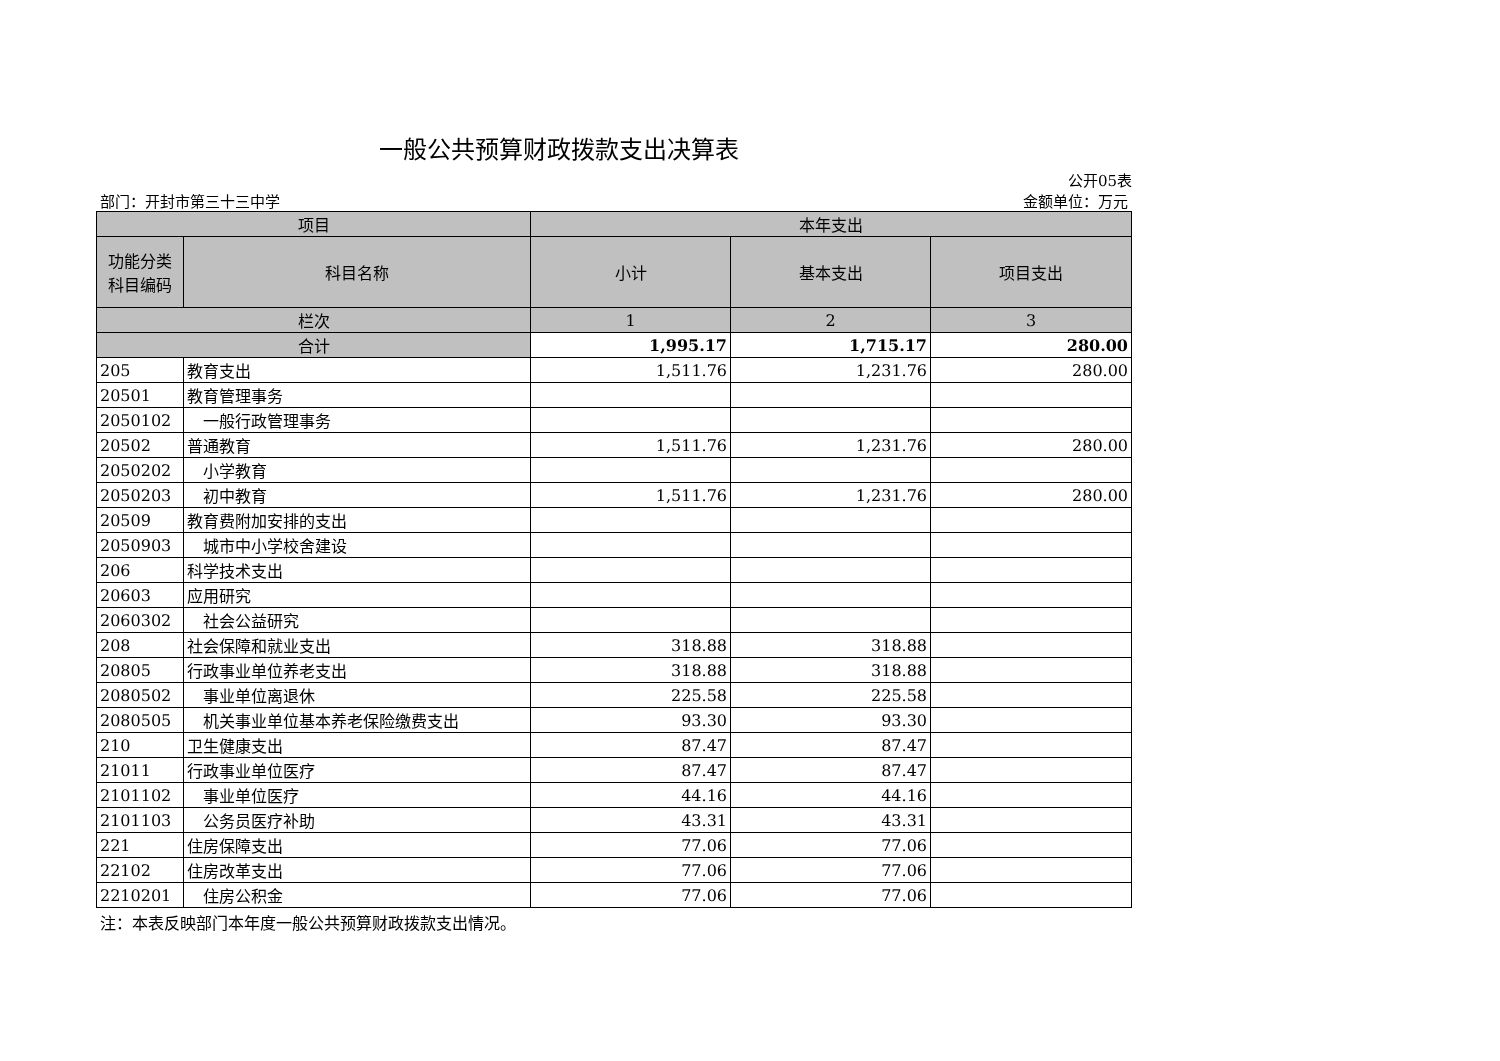一般公共预算财政拨款支出决算表
公开05表
部门：开封市第三十三中学 金额单位：万元
| 项目 | | 本年支出 | | |
| --- | --- | --- | --- | --- |
| 功能分类 科目编码 | 科目名称 | 小计 | 基本支出 | 项目支出 |
| 栏次 | | 1 | 2 | 3 |
| 合计 | | 1,995.17 | 1,715.17 | 280.00 |
| 205 | 教育支出 | 1,511.76 | 1,231.76 | 280.00 |
| 20501 | 教育管理事务 | | | |
| 2050102 | 一般行政管理事务 | | | |
| 20502 | 普通教育 | 1,511.76 | 1,231.76 | 280.00 |
| 2050202 | 小学教育 | | | |
| 2050203 | 初中教育 | 1,511.76 | 1,231.76 | 280.00 |
| 20509 | 教育费附加安排的支出 | | | |
| 2050903 | 城市中小学校舍建设 | | | |
| 206 | 科学技术支出 | | | |
| 20603 | 应用研究 | | | |
| 2060302 | 社会公益研究 | | | |
| 208 | 社会保障和就业支出 | 318.88 | 318.88 | |
| 20805 | 行政事业单位养老支出 | 318.88 | 318.88 | |
| 2080502 | 事业单位离退休 | 225.58 | 225.58 | |
| 2080505 | 机关事业单位基本养老保险缴费支出 | 93.30 | 93.30 | |
| 210 | 卫生健康支出 | 87.47 | 87.47 | |
| 21011 | 行政事业单位医疗 | 87.47 | 87.47 | |
| 2101102 | 事业单位医疗 | 44.16 | 44.16 | |
| 2101103 | 公务员医疗补助 | 43.31 | 43.31 | |
| 221 | 住房保障支出 | 77.06 | 77.06 | |
| 22102 | 住房改革支出 | 77.06 | 77.06 | |
| 2210201 | 住房公积金 | 77.06 | 77.06 | |
注：本表反映部门本年度一般公共预算财政拨款支出情况。